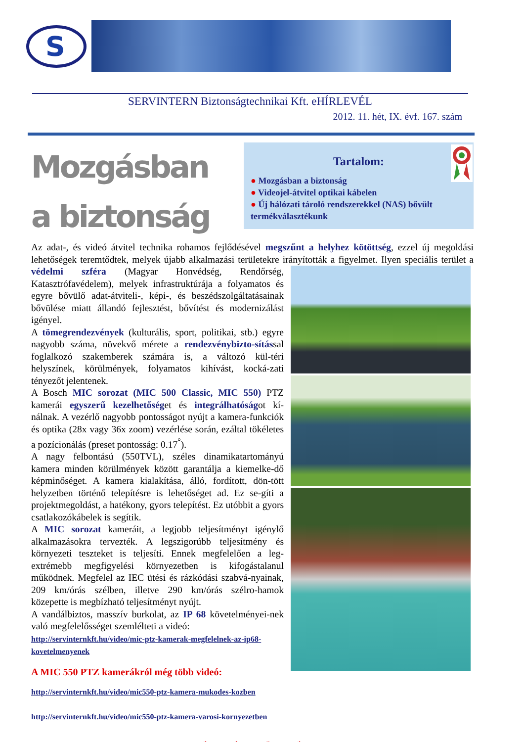S
SERVINTERN Biztonságtechnikai Kft. eHÍRLEVÉL
2012. 11. hét, IX. évf. 167. szám
Tartalom:
● Mozgásban a biztonság
● Videojel-átvitel optikai kábelen
● Új hálózati tároló rendszerekkel (NAS) bővült termékválasztékunk
Mozgásban a biztonság
Az adat-, és videó átvitel technika rohamos fejlődésével megszűnt a helyhez kötöttség, ezzel új megoldási lehetőségek teremtődtek, melyek újabb alkalmazási területekre irányították a figyelmet. Ilyen speciális terület a védelmi szféra
(Magyar Honvédség, Rendőrség, Katasztrófavédelem), melyek infrastruktúrája a folyamatos és egyre bővülő adat-átviteli-, képi-, és beszédszolgáltatásainak bővülése miatt állandó fejlesztést, bővítést és modernizálást igényel.
A tömegrendezvények (kulturális, sport, politikai, stb.) egyre nagyobb száma, növekvő mérete a rendezvénybizto-sítással foglalkozó szakemberek számára is, a változó kül-téri helyszínek, körülmények, folyamatos kihívást, kocká-zati tényezőt jelentenek.
A Bosch MIC sorozat (MIC 500 Classic, MIC 550) PTZ kamerái egyszerű kezelhetőséget és integrálhatóságot kí-nálnak. A vezérlő nagyobb pontosságot nyújt a kamera-funkciók és optika (28x vagy 36x zoom) vezérlése során, ezáltal tökéletes a pozícionálás (preset pontosság: 0.17<sup>°</sup>).
A nagy felbontású (550TVL), széles dinamikatartományú kamera minden körülmények között garantálja a kiemelke-dő képminőséget. A kamera kialakítása, álló, fordított, dön-tött helyzetben történő telepítésre is lehetőséget ad. Ez se-gíti a projektmegoldást, a hatékony, gyors telepítést. Ez utóbbit a gyors csatlakozókábelek is segítik.
A MIC sorozat kameráit, a legjobb teljesítményt igénylő alkalmazásokra tervezték. A legszigorúbb teljesítmény és környezeti teszteket is teljesíti. Ennek megfelelően a leg-extrémebb megfigyelési környezetben is kifogástalanul működnek. Megfelel az IEC ütési és rázkódási szabvá-nyainak, 209 km/órás szélben, illetve 290 km/órás szélro-hamok közepette is megbízható teljesítményt nyújt.
A vandálbiztos, masszív burkolat, az IP 68 követelményei-nek való megfelelősséget szemlélteti a videó:
http://servinternkft.hu/video/mic-ptz-kamerak-megfelelnek-az-ip68-kovetelmenyenek
A MIC 550 PTZ kamerákról még több videó:
http://servinternkft.hu/video/mic550-ptz-kamera-mukodes-kozben
http://servinternkft.hu/video/mic550-ptz-kamera-varosi-kornyezetben
* * * *